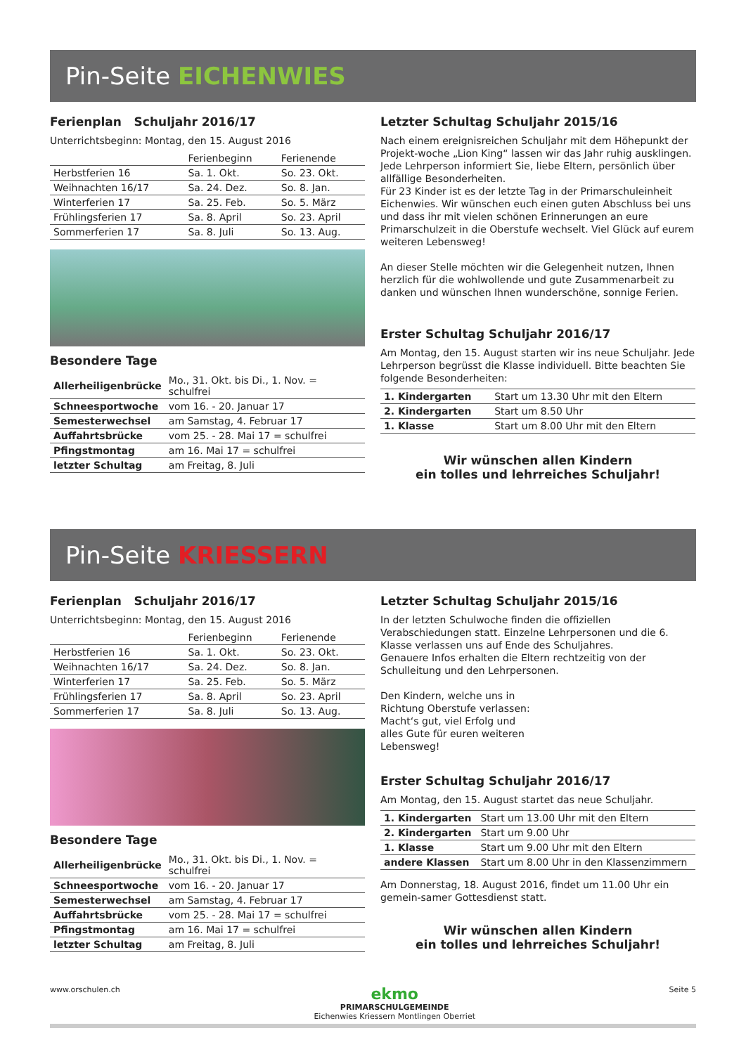Pin-Seite EICHENWIES
Ferienplan Schuljahr 2016/17
Unterrichtsbeginn: Montag, den 15. August 2016
| | Ferienbeginn | Ferienende |
| --- | --- | --- |
| Herbstferien 16 | Sa. 1. Okt. | So. 23. Okt. |
| Weihnachten 16/17 | Sa. 24. Dez. | So. 8. Jan. |
| Winterferien 17 | Sa. 25. Feb. | So. 5. März |
| Frühlingsferien 17 | Sa. 8. April | So. 23. April |
| Sommerferien 17 | Sa. 8. Juli | So. 13. Aug. |
Besondere Tage
| Allerheiligenbrücke | Mo., 31. Okt. bis Di., 1. Nov. = schulfrei |
| Schneesportwoche | vom 16. - 20. Januar 17 |
| Semesterwechsel | am Samstag, 4. Februar 17 |
| Auffahrtsbrücke | vom 25. - 28. Mai 17 = schulfrei |
| Pfingstmontag | am 16. Mai 17 = schulfrei |
| letzter Schultag | am Freitag, 8. Juli |
Letzter Schultag Schuljahr 2015/16
Nach einem ereignisreichen Schuljahr mit dem Höhepunkt der Projekt-woche „Lion King“ lassen wir das Jahr ruhig ausklingen. Jede Lehrperson informiert Sie, liebe Eltern, persönlich über allfällige Besonderheiten.
Für 23 Kinder ist es der letzte Tag in der Primarschuleinheit Eichenwies. Wir wünschen euch einen guten Abschluss bei uns und dass ihr mit vielen schönen Erinnerungen an eure Primarschulzeit in die Oberstufe wechselt. Viel Glück auf eurem weiteren Lebensweg!
An dieser Stelle möchten wir die Gelegenheit nutzen, Ihnen herzlich für die wohlwollende und gute Zusammenarbeit zu danken und wünschen Ihnen wunderschöne, sonnige Ferien.
Erster Schultag Schuljahr 2016/17
Am Montag, den 15. August starten wir ins neue Schuljahr. Jede Lehrperson begrüsst die Klasse individuell. Bitte beachten Sie folgende Besonderheiten:
| 1. Kindergarten | Start um 13.30 Uhr mit den Eltern |
| 2. Kindergarten | Start um 8.50 Uhr |
| 1. Klasse | Start um 8.00 Uhr mit den Eltern |
Wir wünschen allen Kindern
ein tolles und lehrreiches Schuljahr!
Pin-Seite KRIESSERN
Ferienplan Schuljahr 2016/17
Unterrichtsbeginn: Montag, den 15. August 2016
| | Ferienbeginn | Ferienende |
| --- | --- | --- |
| Herbstferien 16 | Sa. 1. Okt. | So. 23. Okt. |
| Weihnachten 16/17 | Sa. 24. Dez. | So. 8. Jan. |
| Winterferien 17 | Sa. 25. Feb. | So. 5. März |
| Frühlingsferien 17 | Sa. 8. April | So. 23. April |
| Sommerferien 17 | Sa. 8. Juli | So. 13. Aug. |
Besondere Tage
| Allerheiligenbrücke | Mo., 31. Okt. bis Di., 1. Nov. = schulfrei |
| Schneesportwoche | vom 16. - 20. Januar 17 |
| Semesterwechsel | am Samstag, 4. Februar 17 |
| Auffahrtsbrücke | vom 25. - 28. Mai 17 = schulfrei |
| Pfingstmontag | am 16. Mai 17 = schulfrei |
| letzter Schultag | am Freitag, 8. Juli |
Letzter Schultag Schuljahr 2015/16
In der letzten Schulwoche finden die offiziellen Verabschiedungen statt. Einzelne Lehrpersonen und die 6. Klasse verlassen uns auf Ende des Schuljahres.
Genauere Infos erhalten die Eltern rechtzeitig von der Schulleitung und den Lehrpersonen.
Den Kindern, welche uns in Richtung Oberstufe verlassen: Macht‘s gut, viel Erfolg und alles Gute für euren weiteren Lebensweg!
Erster Schultag Schuljahr 2016/17
Am Montag, den 15. August startet das neue Schuljahr.
| 1. Kindergarten | Start um 13.00 Uhr mit den Eltern |
| 2. Kindergarten | Start um 9.00 Uhr |
| 1. Klasse | Start um 9.00 Uhr mit den Eltern |
| andere Klassen | Start um 8.00 Uhr in den Klassenzimmern |
Am Donnerstag, 18. August 2016, findet um 11.00 Uhr ein gemein-samer Gottesdienst statt.
Wir wünschen allen Kindern
ein tolles und lehrreiches Schuljahr!
www.orschulen.ch ekmo
PRIMARSCHULGEMEINDE
Eichenwies Kriessern Montlingen Oberriet Seite 5